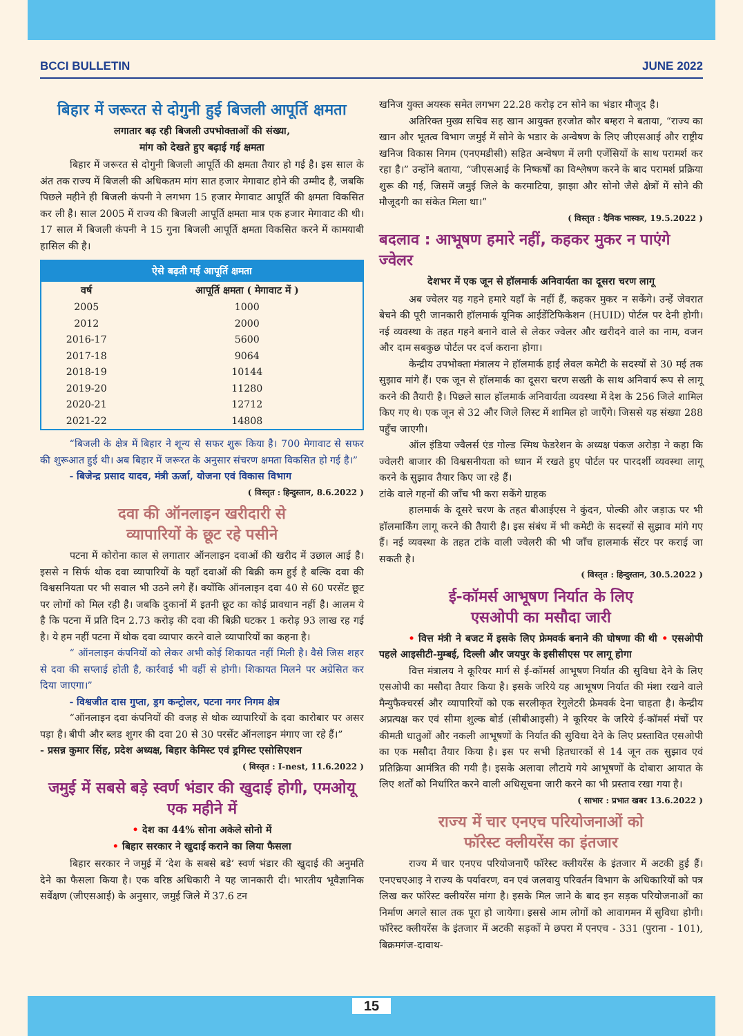BCCI BULLETIN JUNE 2022
बिहार में जरूरत से दोगुनी हुई बिजली आपूर्ति क्षमता
लगातार बढ़ रही बिजली उपभोक्ताओं की संख्या,
मांग को देखते हुए बढ़ाई गई क्षमता
बिहार में जरूरत से दोगुनी बिजली आपूर्ति की क्षमता तैयार हो गई है। इस साल के अंत तक राज्य में बिजली की अधिकतम मांग सात हजार मेगावाट होने की उम्मीद है, जबकि पिछले महीने ही बिजली कंपनी ने लगभग 15 हजार मेगावाट आपूर्ति की क्षमता विकसित कर ली है। साल 2005 में राज्य की बिजली आपूर्ति क्षमता मात्र एक हजार मेगावाट की थी। 17 साल में बिजली कंपनी ने 15 गुना बिजली आपूर्ति क्षमता विकसित करने में कामयाबी हासिल की है।
| ऐसे बढ़ती गई आपूर्ति क्षमता | |
| --- | --- |
| वर्ष | आपूर्ति क्षमता ( मेगावाट में ) |
| 2005 | 1000 |
| 2012 | 2000 |
| 2016-17 | 5600 |
| 2017-18 | 9064 |
| 2018-19 | 10144 |
| 2019-20 | 11280 |
| 2020-21 | 12712 |
| 2021-22 | 14808 |
“बिजली के क्षेत्र में बिहार ने शून्य से सफर शुरू किया है। 700 मेगावाट से सफर की शुरूआत हुई थी। अब बिहार में जरूरत के अनुसार संचरण क्षमता विकसित हो गई है।”
- बिजेन्द्र प्रसाद यादव, मंत्री ऊर्जा, योजना एवं विकास विभाग
( विस्तृत : हिन्दुस्तान, 8.6.2022 )
दवा की ऑनलाइन खरीदारी से
व्यापारियों के छूट रहे पसीने
पटना में कोरोना काल से लगातार ऑनलाइन दवाओं की खरीद में उछाल आई है। इससे न सिर्फ थोक दवा व्यापारियों के यहाँ दवाओं की बिक्री कम हुई है बल्कि दवा की विश्वसनियता पर भी सवाल भी उठने लगे हैं। क्योंकि ऑनलाइन दवा 40 से 60 परसेंट छूट पर लोगों को मिल रही है। जबकि दुकानों में इतनी छूट का कोई प्रावधान नहीं है। आलम ये है कि पटना में प्रति दिन 2.73 करोड़ की दवा की बिक्री घटकर 1 करोड़ 93 लाख रह गई है। ये हम नहीं पटना में थोक दवा व्यापार करने वाले व्यापारियों का कहना है।
“ ऑनलाइन कंपनियों को लेकर अभी कोई शिकायत नहीं मिली है। वैसे जिस शहर से दवा की सप्लाई होती है, कार्रवाई भी वहीं से होगी। शिकायत मिलने पर अग्रेसित कर दिया जाएगा।”
- विश्वजीत दास गुप्ता, ड्रग कन्ट्रोलर, पटना नगर निगम क्षेत्र
“ऑनलाइन दवा कंपनियों की वजह से थोक व्यापारियों के दवा कारोबार पर असर पड़ा है। बीपी और ब्लड शुगर की दवा 20 से 30 परसेंट ऑनलाइन मंगाए जा रहे हैं।”
- प्रसन्न कुमार सिंह, प्रदेश अध्यक्ष, बिहार केमिस्ट एवं ड्रगिस्ट एसोसिएशन
( विस्तृत : I-nest, 11.6.2022 )
जमुई में सबसे बड़े स्वर्ण भंडार की खुदाई होगी, एमओयू एक महीने में
• देश का 44% सोना अकेले सोनो में
• बिहार सरकार ने खुदाई कराने का लिया फैसला
बिहार सरकार ने जमुई में ‘देश के सबसे बडे’ स्वर्ण भंडार की खुदाई की अनुमति देने का फैसला किया है। एक वरिष्ठ अधिकारी ने यह जानकारी दी। भारतीय भूवैज्ञानिक सर्वेक्षण (जीएसआई) के अनुसार, जमुई जिले में 37.6 टन
खनिज युक्त अयस्क समेत लगभग 22.28 करोड़ टन सोने का भंडार मौजूद है।
अतिरिक्त मुख्य सचिव सह खान आयुक्त हरजोत कौर बम्हरा ने बताया, “राज्य का खान और भूतत्व विभाग जमुई में सोने के भडार के अन्वेषण के लिए जीएसआई और राष्ट्रीय खनिज विकास निगम (एनएमडीसी) सहित अन्वेषण में लगी एजेंसियों के साथ परामर्श कर रहा है।” उन्होंने बताया, “जीएसआई के निष्कर्षों का विश्लेषण करने के बाद परामर्श प्रक्रिया शुरू की गई, जिसमें जमुई जिले के करमाटिया, झाझा और सोनो जैसे क्षेत्रों में सोने की मौजूदगी का संकेत मिला था।”
( विस्तृत : दैनिक भास्कर, 19.5.2022 )
बदलाव : आभूषण हमारे नहीं, कहकर मुकर न पाएंगे ज्वेलर
देशभर में एक जून से हॉलमार्क अनिवार्यता का दूसरा चरण लागू
अब ज्वेलर यह गहने हमारे यहाँ के नहीं हैं, कहकर मुकर न सकेंगे। उन्हें जेवरात बेचने की पूरी जानकारी हॉलमार्क यूनिक आईडेंटिफिकेशन (HUID) पोर्टल पर देनी होगी। नई व्यवस्था के तहत गहने बनाने वाले से लेकर ज्वेलर और खरीदने वाले का नाम, वजन और दाम सबकुछ पोर्टल पर दर्ज कराना होगा।
केन्द्रीय उपभोक्ता मंत्रालय ने हॉलमार्क हाई लेवल कमेटी के सदस्यों से 30 मई तक सुझाव मांगे हैं। एक जून से हॉलमार्क का दूसरा चरण सख्ती के साथ अनिवार्य रूप से लागू करने की तैयारी है। पिछले साल हॉलमार्क अनिवार्यता व्यवस्था में देश के 256 जिले शामिल किए गए थे। एक जून से 32 और जिले लिस्ट में शामिल हो जाएँगे। जिससे यह संख्या 288 पहुँच जाएगी।
ऑल इंडिया ज्वैलर्स एंड गोल्ड स्मिथ फेडरेशन के अध्यक्ष पंकज अरोड़ा ने कहा कि ज्वेलरी बाजार की विश्वसनीयता को ध्यान में रखते हुए पोर्टल पर पारदर्शी व्यवस्था लागू करने के सुझाव तैयार किए जा रहे हैं।
टांके वाले गहनों की जाँच भी करा सकेंगे ग्राहक
हालमार्क के दूसरे चरण के तहत बीआईएस ने कुंदन, पोल्की और जड़ाऊ पर भी हॉलमार्किंग लागू करने की तैयारी है। इस संबंध में भी कमेटी के सदस्यों से सुझाव मांगे गए हैं। नई व्यवस्था के तहत टांके वाली ज्वेलरी की भी जाँच हालमार्क सेंटर पर कराई जा सकती है।
( विस्तृत : हिन्दुस्तान, 30.5.2022 )
ई-कॉमर्स आभूषण निर्यात के लिए
एसओपी का मसौदा जारी
• वित्त मंत्री ने बजट में इसके लिए फ्रेमवर्क बनाने की घोषणा की थी • एसओपी पहले आइसीटी-मुम्बई, दिल्ली और जयपुर के इसीसीएस पर लागू होगा
वित्त मंत्रालय ने कूरियर मार्ग से ई-कॉमर्स आभूषण निर्यात की सुविधा देने के लिए एसओपी का मसौदा तैयार किया है। इसके जरिये यह आभूषण निर्यात की मंशा रखने वाले मैन्युफैक्चरर्स और व्यापारियों को एक सरलीकृत रेगुलेटरी फ्रेमवर्क देना चाहता है। केन्द्रीय अप्रत्यक्ष कर एवं सीमा शुल्क बोर्ड (सीबीआइसी) ने कूरियर के जरिये ई-कॉमर्स मंचों पर कीमती धातुओं और नकली आभूषणों के निर्यात की सुविधा देने के लिए प्रस्तावित एसओपी का एक मसौदा तैयार किया है। इस पर सभी हितधारकों से 14 जून तक सुझाव एवं प्रतिक्रिया आमंत्रित की गयी है। इसके अलावा लौटाये गये आभूषणों के दोबारा आयात के लिए शर्तों को निर्धारित करने वाली अधिसूचना जारी करने का भी प्रस्ताव रखा गया है।
( साभार : प्रभात खबर 13.6.2022 )
राज्य में चार एनएच परियोजनाओं को
फॉरेस्ट क्लीयरेंस का इंतजार
राज्य में चार एनएच परियोजनाएँ फॉरेस्ट क्लीयरेंस के इंतजार में अटकी हुई हैं। एनएचएआइ ने राज्य के पर्यावरण, वन एवं जलवायु परिवर्तन विभाग के अधिकारियों को पत्र लिख कर फॉरेस्ट क्लीयरेंस मांगा है। इसके मिल जाने के बाद इन सड़क परियोजनाओं का निर्माण अगले साल तक पूरा हो जायेगा। इससे आम लोगों को आवागमन में सुविधा होगी। फॉरेस्ट क्लीयरेंस के इंतजार में अटकी सड़कों मे छपरा में एनएच - 331 (पुराना - 101), बिक्रमगंज-दावाथ-
15